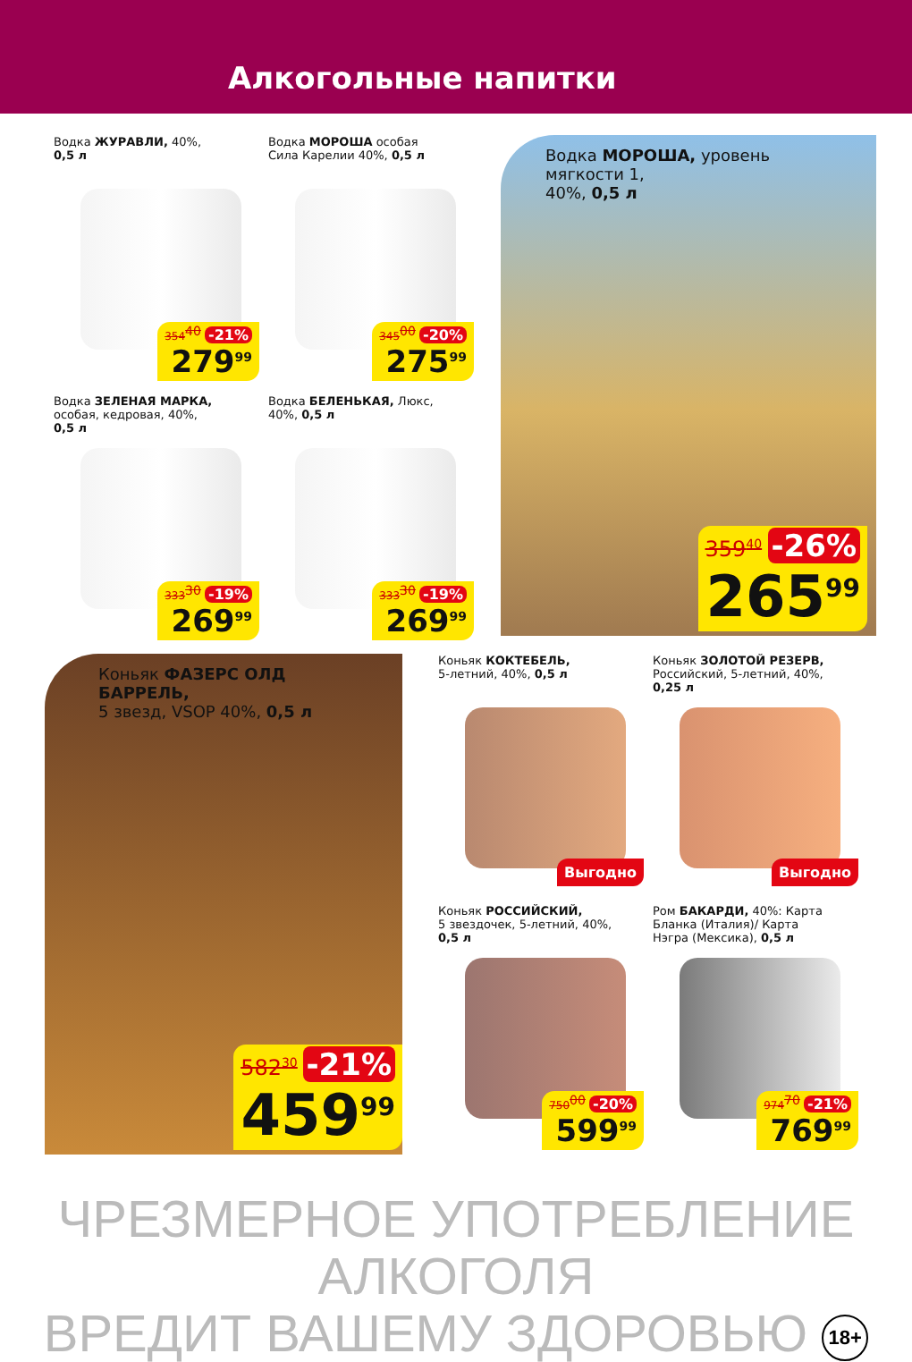Алкогольные напитки
Водка ЖУРАВЛИ, 40%,
0,5 л
354<sup>40</sup> -21%
279<sup>99</sup>
Водка МОРОША особая
Сила Карелии 40%, 0,5 л
345<sup>00</sup> -20%
275<sup>99</sup>
Водка МОРОША, уровень мягкости 1,
40%, 0,5 л
359<sup>40</sup> -26%
265<sup>99</sup>
Водка ЗЕЛЕНАЯ МАРКА,
особая, кедровая, 40%,
0,5 л
333<sup>30</sup> -19%
269<sup>99</sup>
Водка БЕЛЕНЬКАЯ, Люкс,
40%, 0,5 л
333<sup>30</sup> -19%
269<sup>99</sup>
Коньяк ФАЗЕРС ОЛД БАРРЕЛЬ,
5 звезд, VSOP 40%, 0,5 л
582<sup>30</sup> -21%
459<sup>99</sup>
Коньяк КОКТЕБЕЛЬ,
5-летний, 40%, 0,5 л
Выгодно
Коньяк ЗОЛОТОЙ РЕЗЕРВ,
Российский, 5-летний, 40%,
0,25 л
Выгодно
Коньяк РОССИЙСКИЙ,
5 звездочек, 5-летний, 40%,
0,5 л
750<sup>00</sup> -20%
599<sup>99</sup>
Ром БАКАРДИ, 40%: Карта
Бланка (Италия)/ Карта
Нэгра (Мексика), 0,5 л
974<sup>70</sup> -21%
769<sup>99</sup>
ЧРЕЗМЕРНОЕ УПОТРЕБЛЕНИЕ АЛКОГОЛЯ
ВРЕДИТ ВАШЕМУ ЗДОРОВЬЮ 18+